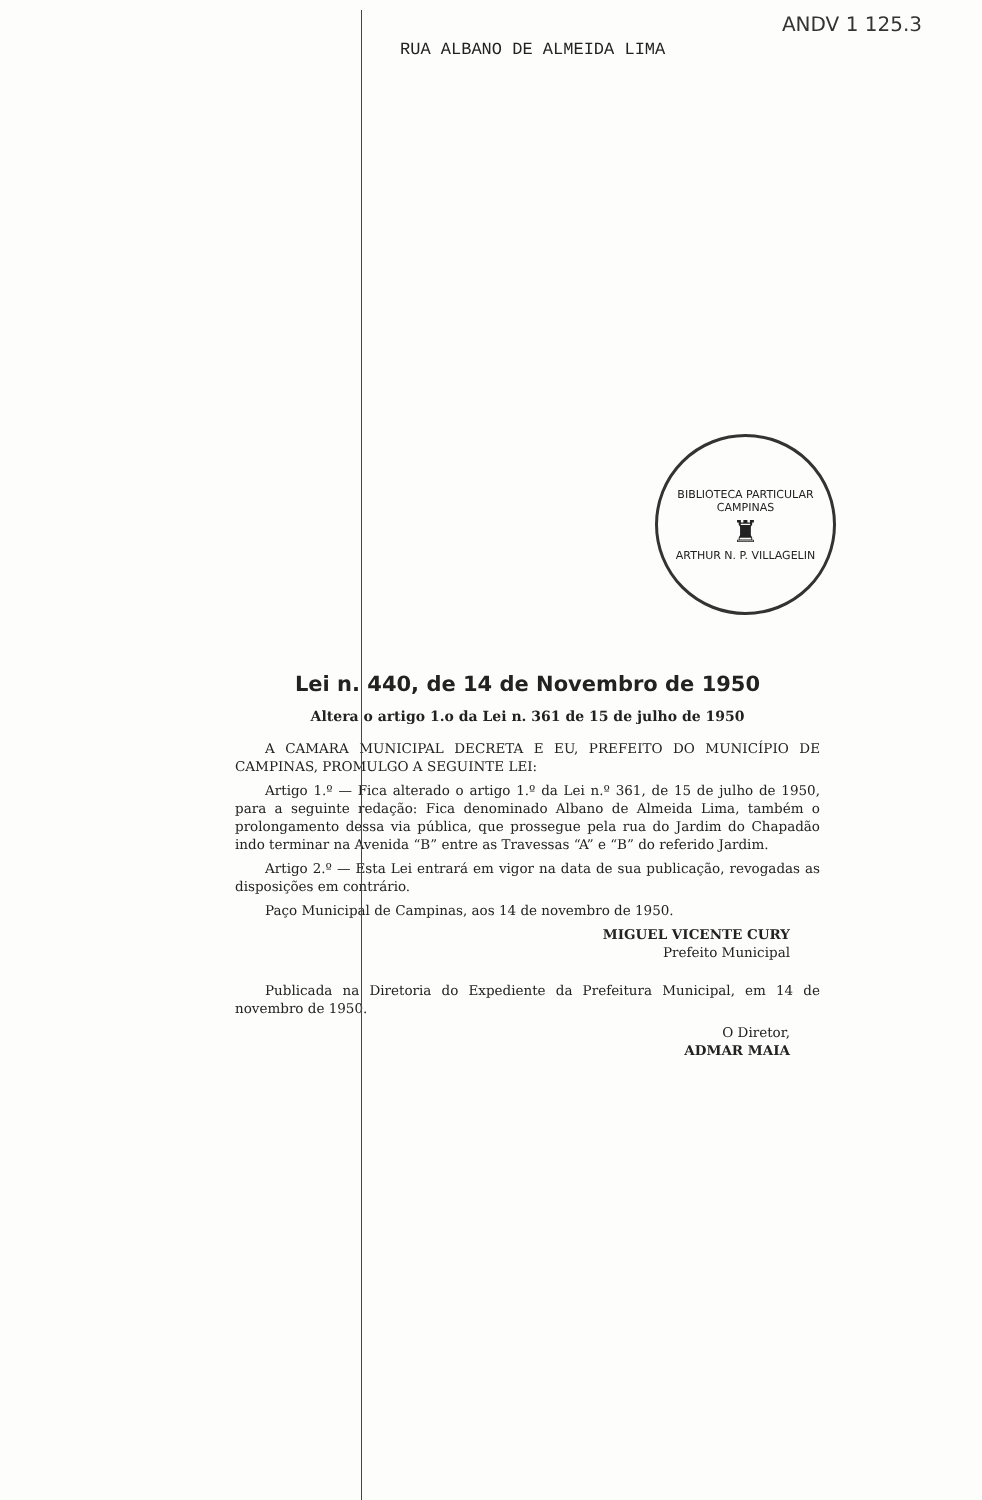ANDV 1 125.3
RUA ALBANO DE ALMEIDA LIMA
BIBLIOTECA PARTICULAR
CAMPINAS
♜
ARTHUR N. P. VILLAGELIN
Lei n. 440, de 14 de Novembro de 1950
Altera o artigo 1.o da Lei n. 361 de 15 de julho de 1950
A CAMARA MUNICIPAL DECRETA E EU, PREFEITO DO MUNICÍPIO DE CAMPINAS, PROMULGO A SEGUINTE LEI:
Artigo 1.º — Fica alterado o artigo 1.º da Lei n.º 361, de 15 de julho de 1950, para a seguinte redação: Fica denominado Albano de Almeida Lima, também o prolongamento dessa via pública, que prossegue pela rua do Jardim do Chapadão indo terminar na Avenida “B” entre as Travessas “A” e “B” do referido Jardim.
Artigo 2.º — Esta Lei entrará em vigor na data de sua publicação, revogadas as disposições em contrário.
Paço Municipal de Campinas, aos 14 de novembro de 1950.
MIGUEL VICENTE CURY
Prefeito Municipal
Publicada na Diretoria do Expediente da Prefeitura Municipal, em 14 de novembro de 1950.
O Diretor,
ADMAR MAIA